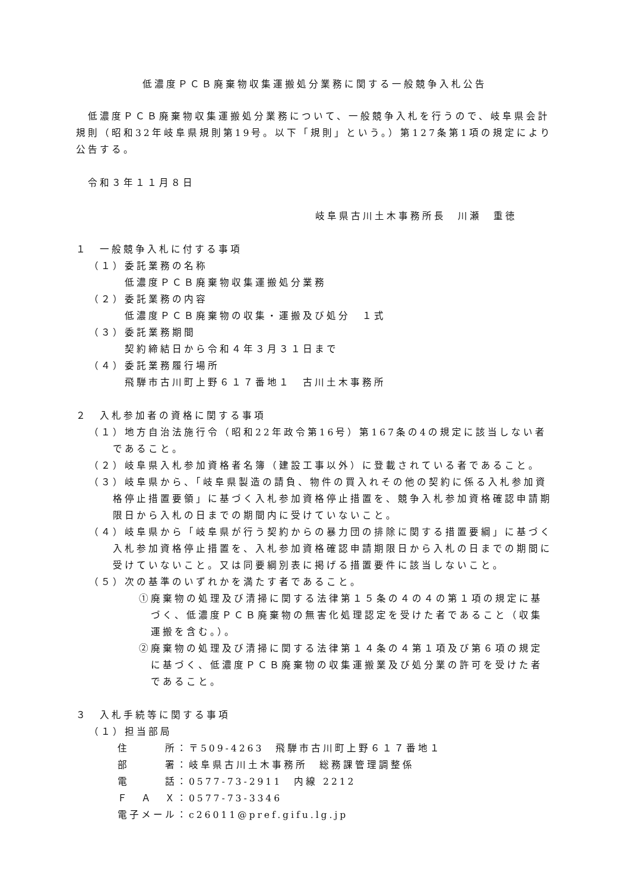低濃度ＰＣＢ廃棄物収集運搬処分業務に関する一般競争入札公告
　低濃度ＰＣＢ廃棄物収集運搬処分業務について、一般競争入札を行うので、岐阜県会計規則（昭和32年岐阜県規則第19号。以下「規則」という。）第127条第1項の規定により公告する。
　令和３年１１月８日
岐阜県古川土木事務所長　川瀬　重徳
１　一般競争入札に付する事項
（１）委託業務の名称
低濃度ＰＣＢ廃棄物収集運搬処分業務
（２）委託業務の内容
低濃度ＰＣＢ廃棄物の収集・運搬及び処分　１式
（３）委託業務期間
契約締結日から令和４年３月３１日まで
（４）委託業務履行場所
飛騨市古川町上野６１７番地１　古川土木事務所
２　入札参加者の資格に関する事項
（１）地方自治法施行令（昭和22年政令第16号）第167条の4の規定に該当しない者であること。
（２）岐阜県入札参加資格者名簿（建設工事以外）に登載されている者であること。
（３）岐阜県から、「岐阜県製造の請負、物件の買入れその他の契約に係る入札参加資格停止措置要領」に基づく入札参加資格停止措置を、競争入札参加資格確認申請期限日から入札の日までの期間内に受けていないこと。
（４）岐阜県から「岐阜県が行う契約からの暴力団の排除に関する措置要綱」に基づく入札参加資格停止措置を、入札参加資格確認申請期限日から入札の日までの期間に受けていないこと。又は同要綱別表に掲げる措置要件に該当しないこと。
（５）次の基準のいずれかを満たす者であること。
①廃棄物の処理及び清掃に関する法律第１５条の４の４の第１項の規定に基づく、低濃度ＰＣＢ廃棄物の無害化処理認定を受けた者であること（収集運搬を含む。）。
②廃棄物の処理及び清掃に関する法律第１４条の４第１項及び第６項の規定に基づく、低濃度ＰＣＢ廃棄物の収集運搬業及び処分業の許可を受けた者であること。
３　入札手続等に関する事項
（１）担当部局
| 住 所 | ：〒509-4263 飛騨市古川町上野６１７番地１ |
| 部 署 | ：岐阜県古川土木事務所 総務課管理調整係 |
| 電 話 | ：0577-73-2911 内線 2212 |
| Ｆ Ａ Ｘ | ：0577-73-3346 |
| 電子メール | ：c26011@pref.gifu.lg.jp |